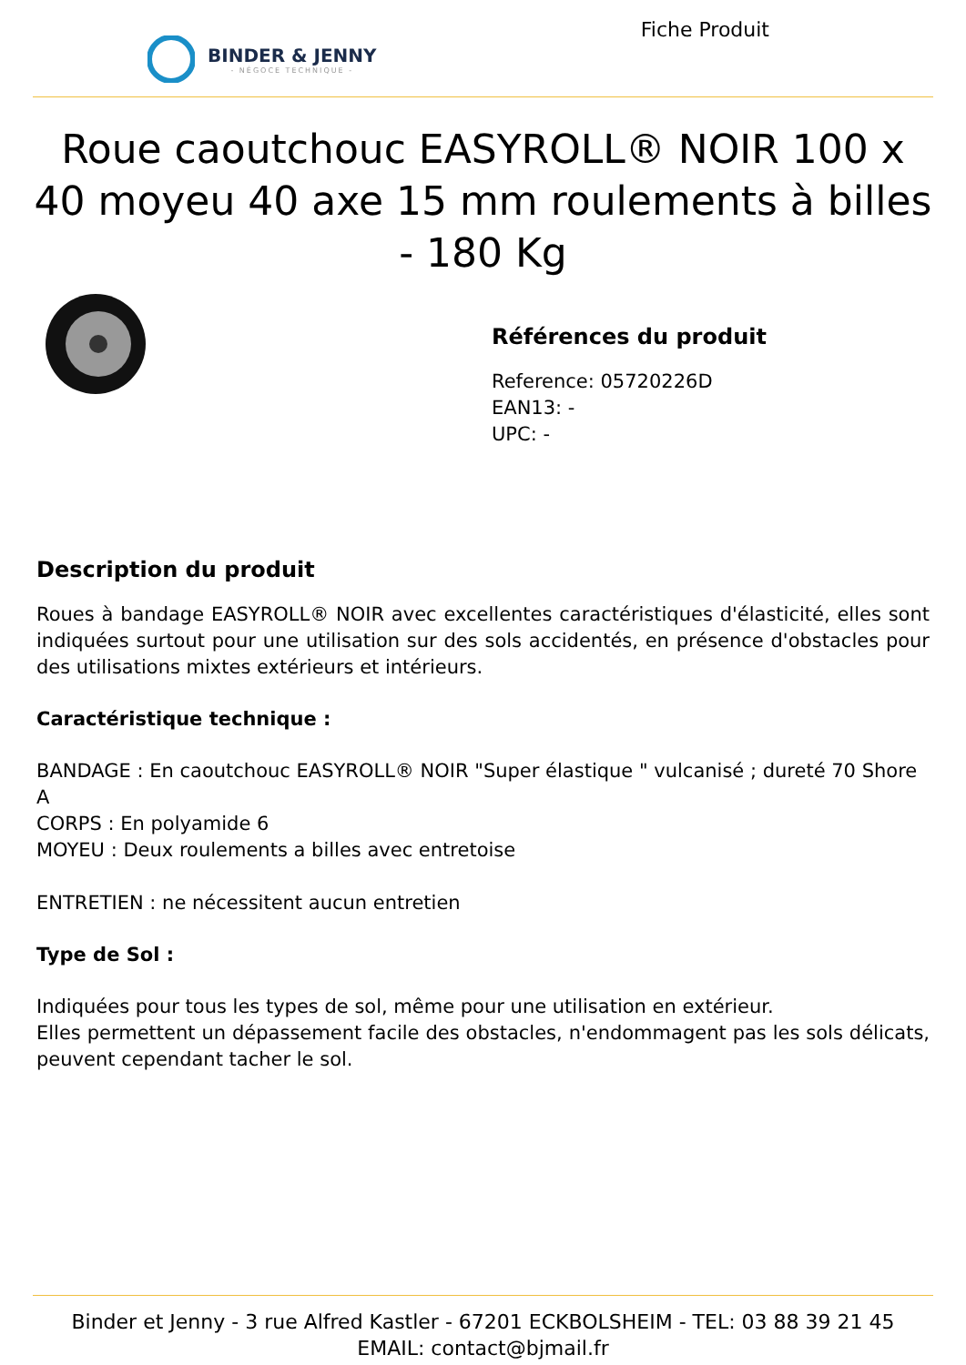BINDER & JENNY
- NÉGOCE TECHNIQUE -
Fiche Produit
Roue caoutchouc EASYROLL® NOIR 100 x 40 moyeu 40 axe 15 mm roulements à billes - 180 Kg
Références du produit
Reference: 05720226D
EAN13: -
UPC: -
Description du produit
Roues à bandage EASYROLL® NOIR avec excellentes caractéristiques d'élasticité, elles sont indiquées surtout pour une utilisation sur des sols accidentés, en présence d'obstacles pour des utilisations mixtes extérieurs et intérieurs.
Caractéristique technique :
BANDAGE : En caoutchouc EASYROLL® NOIR "Super élastique " vulcanisé ; dureté 70 Shore A
CORPS : En polyamide 6
MOYEU : Deux roulements a billes avec entretoise
ENTRETIEN : ne nécessitent aucun entretien
Type de Sol :
Indiquées pour tous les types de sol, même pour une utilisation en extérieur.
Elles permettent un dépassement facile des obstacles, n'endommagent pas les sols délicats, peuvent cependant tacher le sol.
Binder et Jenny - 3 rue Alfred Kastler - 67201 ECKBOLSHEIM - TEL: 03 88 39 21 45
EMAIL: contact@bjmail.fr